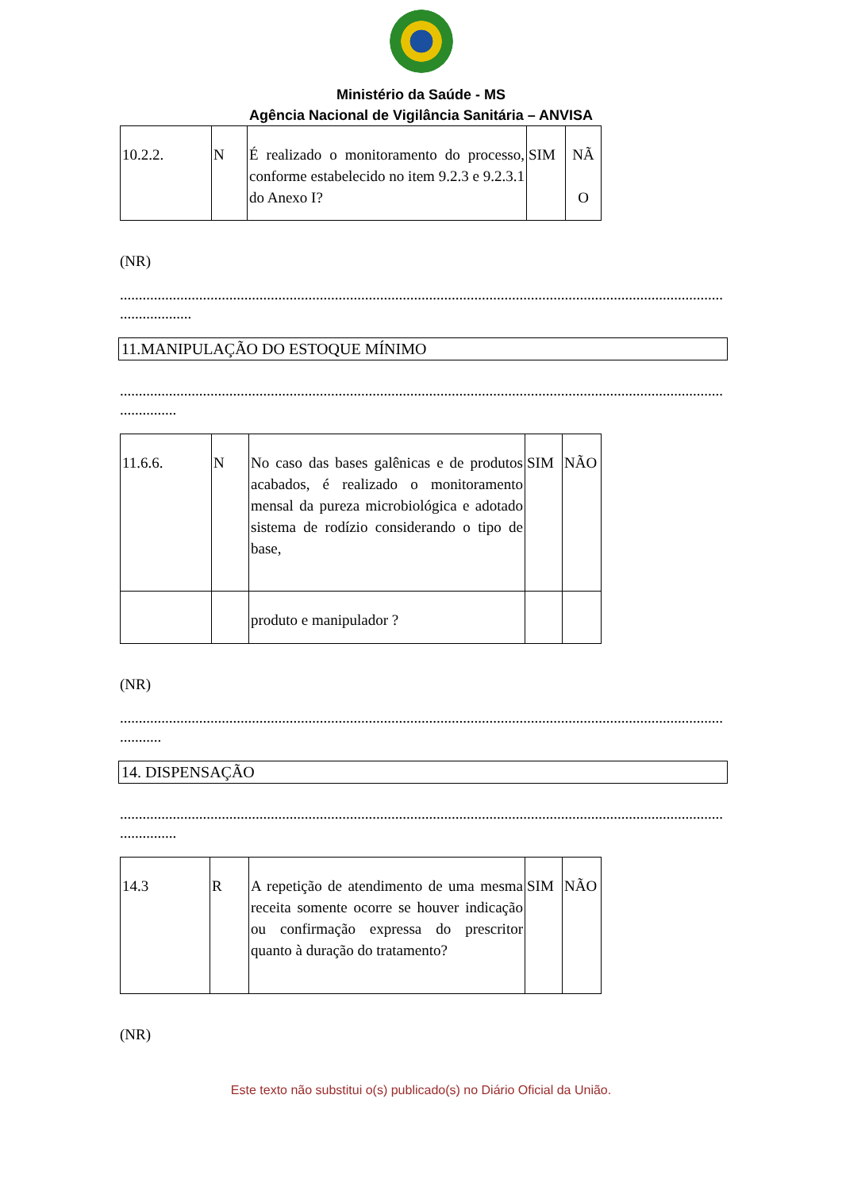Ministério da Saúde - MS
Agência Nacional de Vigilância Sanitária – ANVISA
| 10.2.2. | N | É realizado o monitoramento do processo, conforme estabelecido no item 9.2.3 e 9.2.3.1 do Anexo I? | SIM | NÃ O |
(NR)
..............................................................................................................................................................................
...................
11.MANIPULAÇÃO DO ESTOQUE MÍNIMO
..............................................................................................................................................................................
...............
| 11.6.6. | N | No caso das bases galênicas e de produtos acabados, é realizado o monitoramento mensal da pureza microbiológica e adotado sistema de rodízio considerando o tipo de base, | SIM | NÃO |
| | | produto e manipulador ? | | |
(NR)
..............................................................................................................................................................................
...........
14. DISPENSAÇÃO
..............................................................................................................................................................................
...............
| 14.3 | R | A repetição de atendimento de uma mesma receita somente ocorre se houver indicação ou confirmação expressa do prescritor quanto à duração do tratamento? | SIM | NÃO |
(NR)
Este texto não substitui o(s) publicado(s) no Diário Oficial da União.